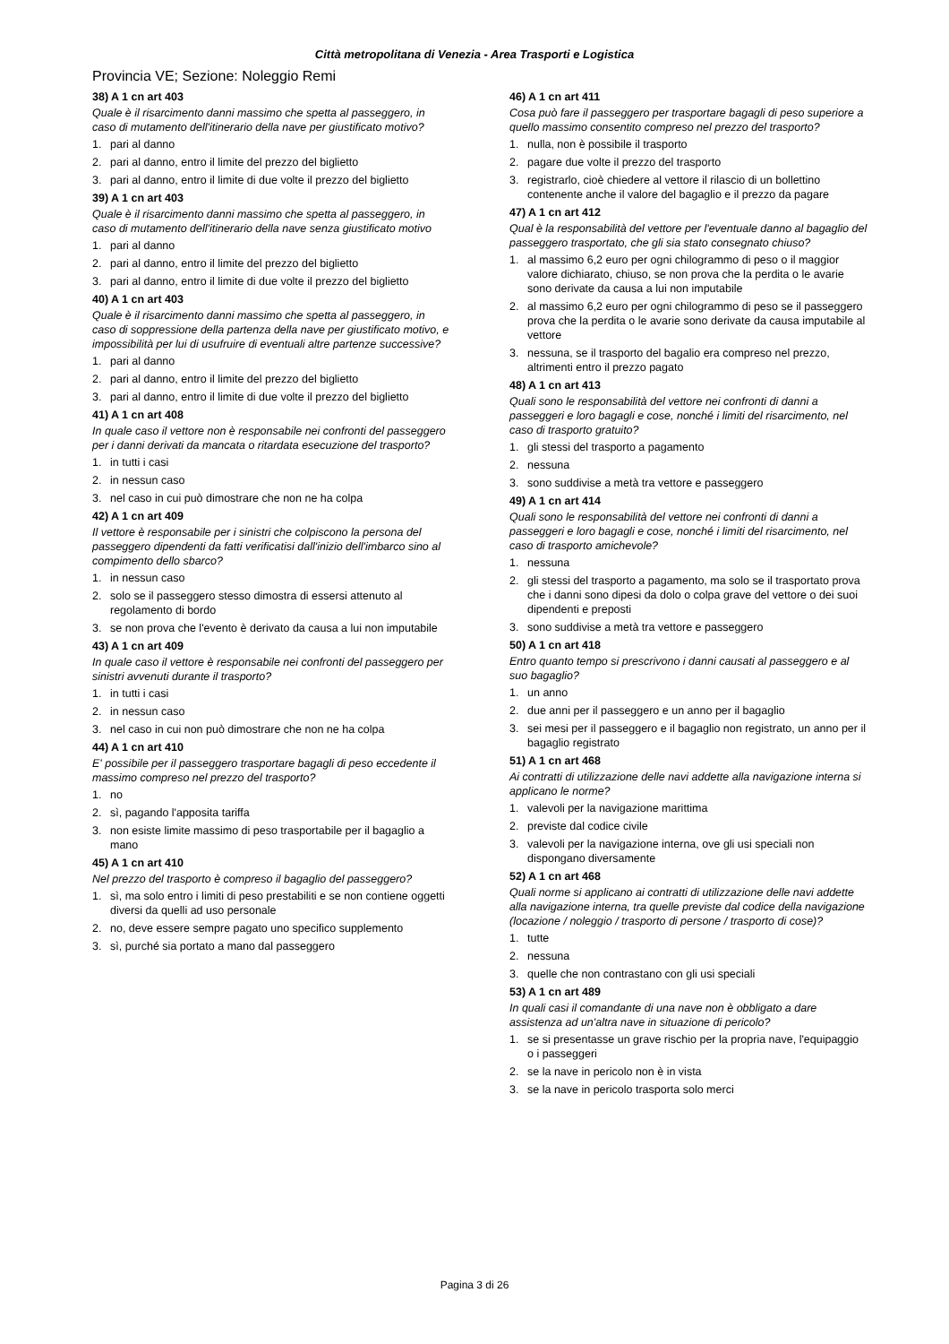Città metropolitana di Venezia - Area Trasporti e Logistica
Provincia VE; Sezione: Noleggio Remi
38) A 1 cn art 403
Quale è il risarcimento danni massimo che spetta al passeggero, in caso di mutamento dell'itinerario della nave per giustificato motivo?
1. pari al danno
2. pari al danno, entro il limite del prezzo del biglietto
3. pari al danno, entro il limite di due volte il prezzo del biglietto
39) A 1 cn art 403
Quale è il risarcimento danni massimo che spetta al passeggero, in caso di mutamento dell'itinerario della nave senza giustificato motivo
1. pari al danno
2. pari al danno, entro il limite del prezzo del biglietto
3. pari al danno, entro il limite di due volte il prezzo del biglietto
40) A 1 cn art 403
Quale è il risarcimento danni massimo che spetta al passeggero, in caso di soppressione della partenza della nave per giustificato motivo, e impossibilità per lui di usufruire di eventuali altre partenze successive?
1. pari al danno
2. pari al danno, entro il limite del prezzo del biglietto
3. pari al danno, entro il limite di due volte il prezzo del biglietto
41) A 1 cn art 408
In quale caso il vettore non è responsabile nei confronti del passeggero per i danni derivati da mancata o ritardata esecuzione del trasporto?
1. in tutti i casi
2. in nessun caso
3. nel caso in cui può dimostrare che non ne ha colpa
42) A 1 cn art 409
Il vettore è responsabile per i sinistri che colpiscono la persona del passeggero dipendenti da fatti verificatisi dall'inizio dell'imbarco sino al compimento dello sbarco?
1. in nessun caso
2. solo se il passeggero stesso dimostra di essersi attenuto al regolamento di bordo
3. se non prova che l'evento è derivato da causa a lui non imputabile
43) A 1 cn art 409
In quale caso il vettore è responsabile nei confronti del passeggero per sinistri avvenuti durante il trasporto?
1. in tutti i casi
2. in nessun caso
3. nel caso in cui non può dimostrare che non ne ha colpa
44) A 1 cn art 410
E' possibile per il passeggero trasportare bagagli di peso eccedente il massimo compreso nel prezzo del trasporto?
1. no
2. sì, pagando l'apposita tariffa
3. non esiste limite massimo di peso trasportabile per il bagaglio a mano
45) A 1 cn art 410
Nel prezzo del trasporto è compreso il bagaglio del passeggero?
1. sì, ma solo entro i limiti di peso prestabiliti e se non contiene oggetti diversi da quelli ad uso personale
2. no, deve essere sempre pagato uno specifico supplemento
3. sì, purché sia portato a mano dal passeggero
46) A 1 cn art 411
Cosa può fare il passeggero per trasportare bagagli di peso superiore a quello massimo consentito compreso nel prezzo del trasporto?
1. nulla, non è possibile il trasporto
2. pagare due volte il prezzo del trasporto
3. registrarlo, cioè chiedere al vettore il rilascio di un bollettino contenente anche il valore del bagaglio e il prezzo da pagare
47) A 1 cn art 412
Qual è la responsabilità del vettore per l'eventuale danno al bagaglio del passeggero trasportato, che gli sia stato consegnato chiuso?
1. al massimo 6,2 euro per ogni chilogrammo di peso o il maggior valore dichiarato, chiuso, se non prova che la perdita o le avarie sono derivate da causa a lui non imputabile
2. al massimo 6,2 euro per ogni chilogrammo di peso se il passeggero prova che la perdita o le avarie sono derivate da causa imputabile al vettore
3. nessuna, se il trasporto del bagalio era compreso nel prezzo, altrimenti entro il prezzo pagato
48) A 1 cn art 413
Quali sono le responsabilità del vettore nei confronti di danni a passeggeri e loro bagagli e cose, nonché i limiti del risarcimento, nel caso di trasporto gratuito?
1. gli stessi del trasporto a pagamento
2. nessuna
3. sono suddivise a metà tra vettore e passeggero
49) A 1 cn art 414
Quali sono le responsabilità del vettore nei confronti di danni a passeggeri e loro bagagli e cose, nonché i limiti del risarcimento, nel caso di trasporto amichevole?
1. nessuna
2. gli stessi del trasporto a pagamento, ma solo se il trasportato prova che i danni sono dipesi da dolo o colpa grave del vettore o dei suoi dipendenti e preposti
3. sono suddivise a metà tra vettore e passeggero
50) A 1 cn art 418
Entro quanto tempo si prescrivono i danni causati al passeggero e al suo bagaglio?
1. un anno
2. due anni per il passeggero e un anno per il bagaglio
3. sei mesi per il passeggero e il bagaglio non registrato, un anno per il bagaglio registrato
51) A 1 cn art 468
Ai contratti di utilizzazione delle navi addette alla navigazione interna si applicano le norme?
1. valevoli per la navigazione marittima
2. previste dal codice civile
3. valevoli per la navigazione interna, ove gli usi speciali non dispongano diversamente
52) A 1 cn art 468
Quali norme si applicano ai contratti di utilizzazione delle navi addette alla navigazione interna, tra quelle previste dal codice della navigazione (locazione / noleggio / trasporto di persone / trasporto di cose)?
1. tutte
2. nessuna
3. quelle che non contrastano con gli usi speciali
53) A 1 cn art 489
In quali casi il comandante di una nave non è obbligato a dare assistenza ad un'altra nave in situazione di pericolo?
1. se si presentasse un grave rischio per la propria nave, l'equipaggio o i passeggeri
2. se la nave in pericolo non è in vista
3. se la nave in pericolo trasporta solo merci
Pagina 3 di 26